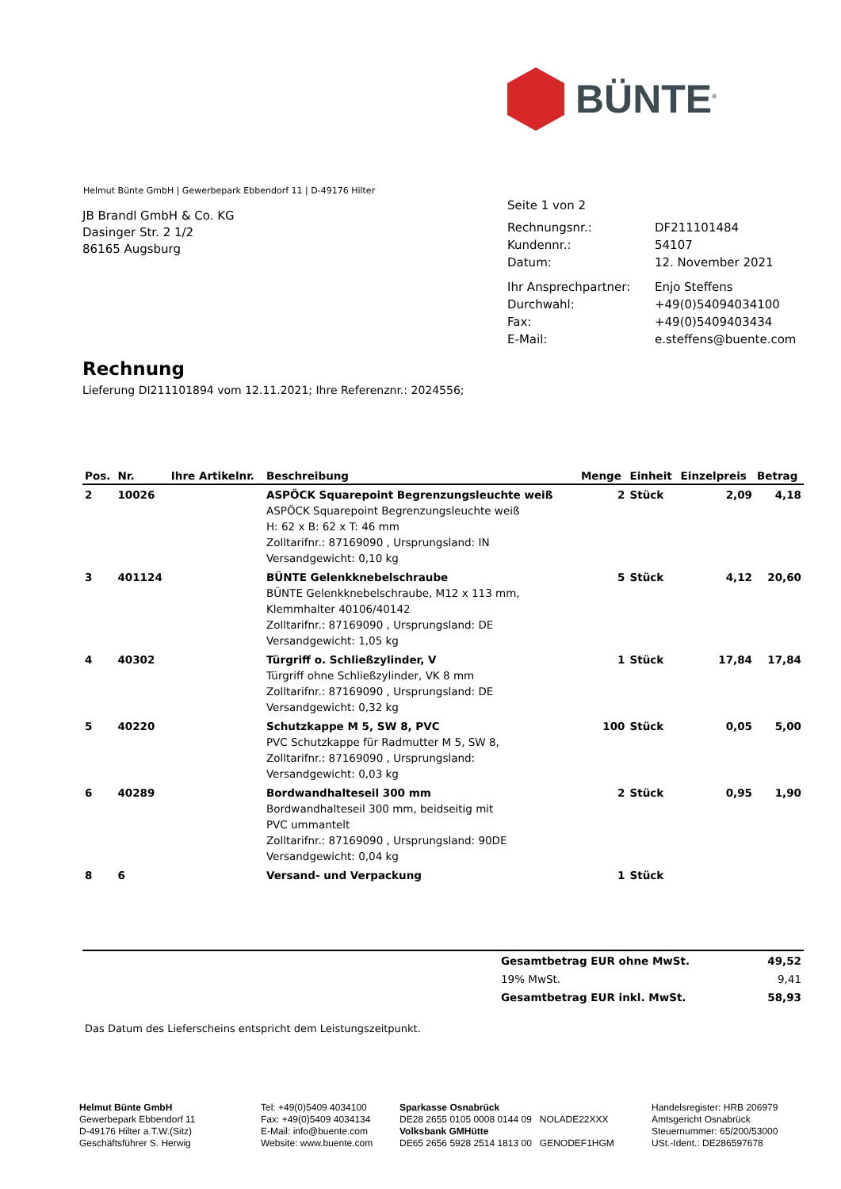BÜNTE<sup>®</sup>
Helmut Bünte GmbH | Gewerbepark Ebbendorf 11 | D-49176 Hilter
JB Brandl GmbH & Co. KG
Dasinger Str. 2 1/2
86165 Augsburg
Seite 1 von 2
| Rechnungsnr.: | DF211101484 |
| Kundennr.: | 54107 |
| Datum: | 12. November 2021 |
| Ihr Ansprechpartner: | Enjo Steffens |
| Durchwahl: | +49(0)54094034100 |
| Fax: | +49(0)5409403434 |
| E-Mail: | e.steffens@buente.com |
Rechnung
Lieferung DI211101894 vom 12.11.2021; Ihre Referenznr.: 2024556;
| Pos. | Nr. | Ihre Artikelnr. | Beschreibung | Menge | Einheit | Einzelpreis | Betrag |
| --- | --- | --- | --- | --- | --- | --- | --- |
| 2 | 10026 | | ASPÖCK Squarepoint Begrenzungsleuchte weiß ASPÖCK Squarepoint Begrenzungsleuchte weiß H: 62 x B: 62 x T: 46 mm Zolltarifnr.: 87169090 , Ursprungsland: IN Versandgewicht: 0,10 kg | 2 | Stück | 2,09 | 4,18 |
| 3 | 401124 | | BÜNTE Gelenkknebelschraube BÜNTE Gelenkknebelschraube, M12 x 113 mm, Klemmhalter 40106/40142 Zolltarifnr.: 87169090 , Ursprungsland: DE Versandgewicht: 1,05 kg | 5 | Stück | 4,12 | 20,60 |
| 4 | 40302 | | Türgriff o. Schließzylinder, V Türgriff ohne Schließzylinder, VK 8 mm Zolltarifnr.: 87169090 , Ursprungsland: DE Versandgewicht: 0,32 kg | 1 | Stück | 17,84 | 17,84 |
| 5 | 40220 | | Schutzkappe M 5, SW 8, PVC PVC Schutzkappe für Radmutter M 5, SW 8, Zolltarifnr.: 87169090 , Ursprungsland: Versandgewicht: 0,03 kg | 100 | Stück | 0,05 | 5,00 |
| 6 | 40289 | | Bordwandhalteseil 300 mm Bordwandhalteseil 300 mm, beidseitig mit PVC ummantelt Zolltarifnr.: 87169090 , Ursprungsland: 90DE Versandgewicht: 0,04 kg | 2 | Stück | 0,95 | 1,90 |
| 8 | 6 | | Versand- und Verpackung | 1 | Stück | | |
| Gesamtbetrag EUR ohne MwSt. | 49,52 |
| 19% MwSt. | 9,41 |
| Gesamtbetrag EUR inkl. MwSt. | 58,93 |
Das Datum des Lieferscheins entspricht dem Leistungszeitpunkt.
Helmut Bünte GmbH
Gewerbepark Ebbendorf 11
D-49176 Hilter a.T.W.(Sitz)
Geschäftsführer S. Herwig
Tel: +49(0)5409 4034100
Fax: +49(0)5409 4034134
E-Mail: info@buente.com
Website: www.buente.com
Sparkasse Osnabrück
DE28 2655 0105 0008 0144 09 NOLADE22XXX
Volksbank GMHütte
DE65 2656 5928 2514 1813 00 GENODEF1HGM
Handelsregister: HRB 206979
Amtsgericht Osnabrück
Steuernummer: 65/200/53000
USt.-Ident.: DE286597678